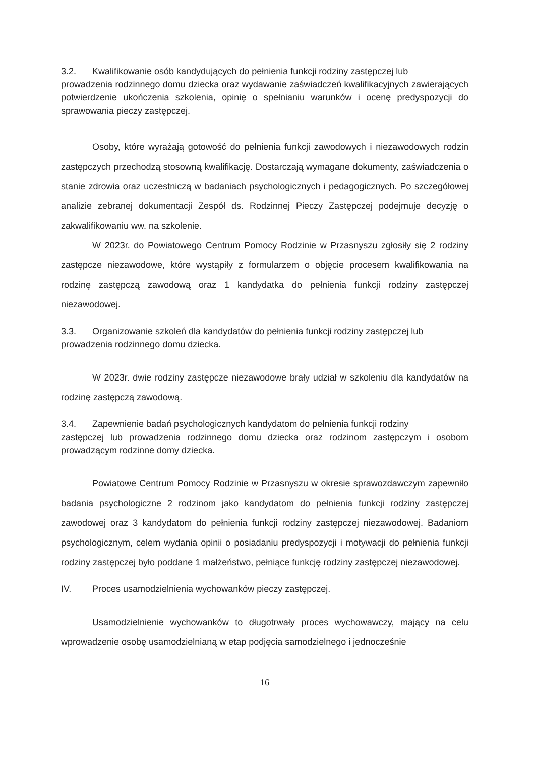3.2. Kwalifikowanie osób kandydujących do pełnienia funkcji rodziny zastępczej lub
prowadzenia rodzinnego domu dziecka oraz wydawanie zaświadczeń kwalifikacyjnych zawierających potwierdzenie ukończenia szkolenia, opinię o spełnianiu warunków i ocenę predyspozycji do sprawowania pieczy zastępczej.
Osoby, które wyrażają gotowość do pełnienia funkcji zawodowych i niezawodowych rodzin zastępczych przechodzą stosowną kwalifikację. Dostarczają wymagane dokumenty, zaświadczenia o stanie zdrowia oraz uczestniczą w badaniach psychologicznych i pedagogicznych. Po szczegółowej analizie zebranej dokumentacji Zespół ds. Rodzinnej Pieczy Zastępczej podejmuje decyzję o zakwalifikowaniu ww. na szkolenie.
W 2023r. do Powiatowego Centrum Pomocy Rodzinie w Przasnyszu zgłosiły się 2 rodziny zastępcze niezawodowe, które wystąpiły z formularzem o objęcie procesem kwalifikowania na rodzinę zastępczą zawodową oraz 1 kandydatka do pełnienia funkcji rodziny zastępczej niezawodowej.
3.3. Organizowanie szkoleń dla kandydatów do pełnienia funkcji rodziny zastępczej lub
prowadzenia rodzinnego domu dziecka.
W 2023r. dwie rodziny zastępcze niezawodowe brały udział w szkoleniu dla kandydatów na rodzinę zastępczą zawodową.
3.4. Zapewnienie badań psychologicznych kandydatom do pełnienia funkcji rodziny
zastępczej lub prowadzenia rodzinnego domu dziecka oraz rodzinom zastępczym i osobom prowadzącym rodzinne domy dziecka.
Powiatowe Centrum Pomocy Rodzinie w Przasnyszu w okresie sprawozdawczym zapewniło badania psychologiczne 2 rodzinom jako kandydatom do pełnienia funkcji rodziny zastępczej zawodowej oraz 3 kandydatom do pełnienia funkcji rodziny zastępczej niezawodowej. Badaniom psychologicznym, celem wydania opinii o posiadaniu predyspozycji i motywacji do pełnienia funkcji rodziny zastępczej było poddane 1 małżeństwo, pełniące funkcję rodziny zastępczej niezawodowej.
IV. Proces usamodzielnienia wychowanków pieczy zastępczej.
Usamodzielnienie wychowanków to długotrwały proces wychowawczy, mający na celu wprowadzenie osobę usamodzielnianą w etap podjęcia samodzielnego i jednocześnie
16